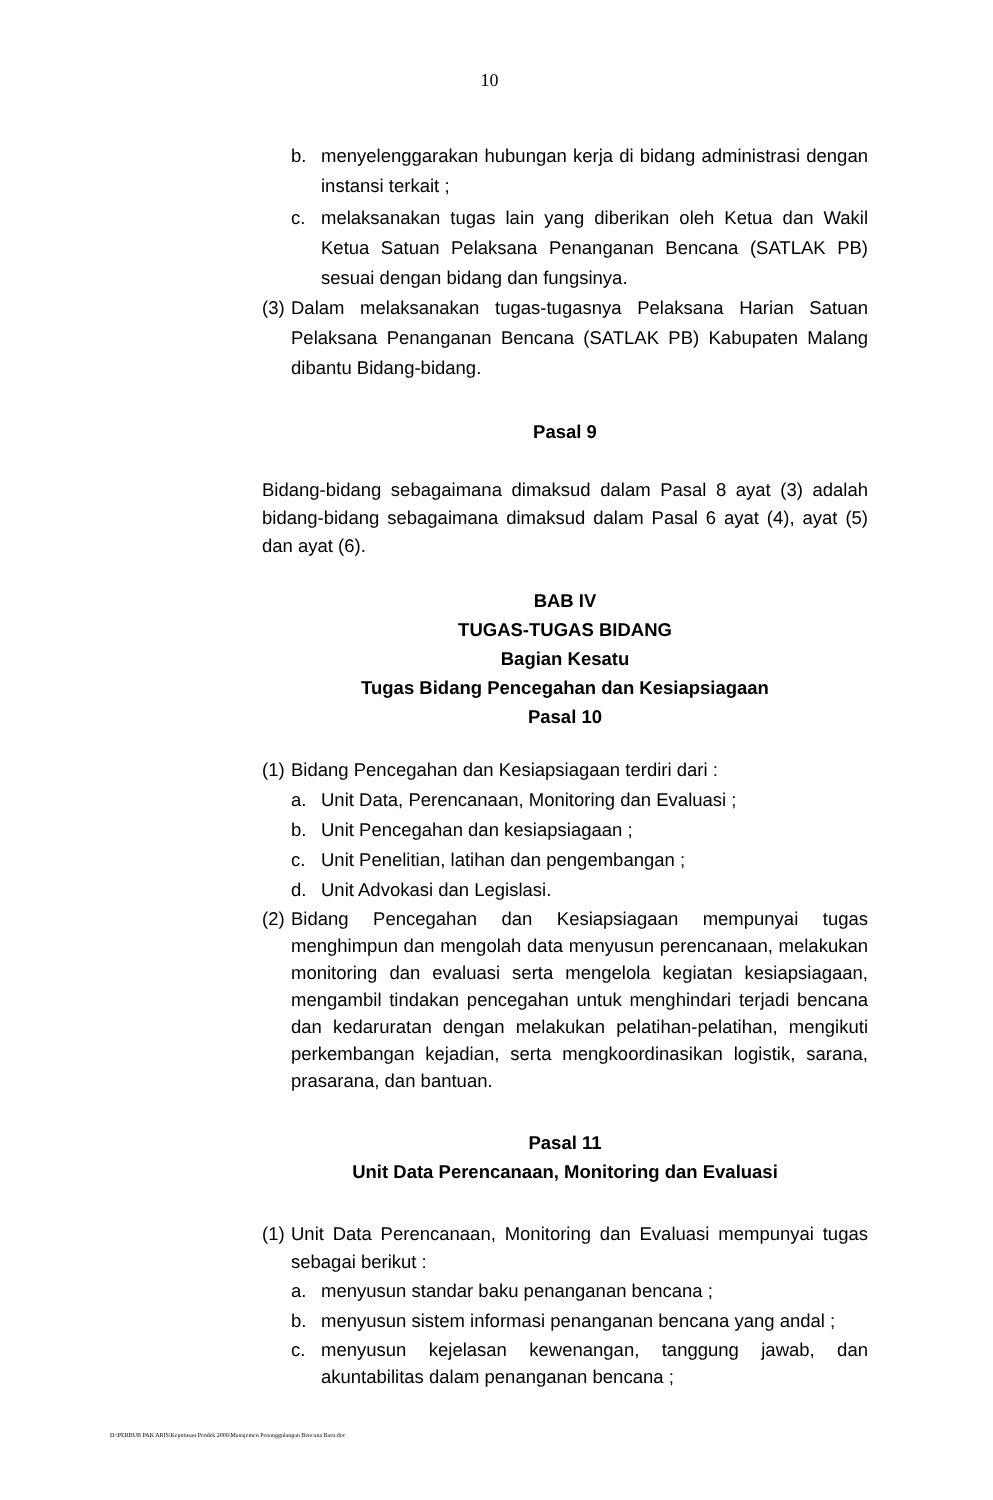10
b. menyelenggarakan hubungan kerja di bidang administrasi dengan instansi terkait ;
c. melaksanakan tugas lain yang diberikan oleh Ketua dan Wakil Ketua Satuan Pelaksana Penanganan Bencana (SATLAK PB) sesuai dengan bidang dan fungsinya.
(3) Dalam melaksanakan tugas-tugasnya Pelaksana Harian Satuan Pelaksana Penanganan Bencana (SATLAK PB) Kabupaten Malang dibantu Bidang-bidang.
Pasal 9
Bidang-bidang sebagaimana dimaksud dalam Pasal 8 ayat (3) adalah bidang-bidang sebagaimana dimaksud dalam Pasal 6 ayat (4), ayat (5) dan ayat (6).
BAB IV
TUGAS-TUGAS BIDANG
Bagian Kesatu
Tugas Bidang Pencegahan dan Kesiapsiagaan
Pasal 10
(1) Bidang Pencegahan dan Kesiapsiagaan terdiri dari :
a. Unit Data, Perencanaan, Monitoring dan Evaluasi ;
b. Unit Pencegahan dan kesiapsiagaan ;
c. Unit Penelitian, latihan dan pengembangan ;
d. Unit Advokasi dan Legislasi.
(2) Bidang Pencegahan dan Kesiapsiagaan mempunyai tugas menghimpun dan mengolah data menyusun perencanaan, melakukan monitoring dan evaluasi serta mengelola kegiatan kesiapsiagaan, mengambil tindakan pencegahan untuk menghindari terjadi bencana dan kedaruratan dengan melakukan pelatihan-pelatihan, mengikuti perkembangan kejadian, serta mengkoordinasikan logistik, sarana, prasarana, dan bantuan.
Pasal 11
Unit Data Perencanaan, Monitoring dan Evaluasi
(1) Unit Data Perencanaan, Monitoring dan Evaluasi mempunyai tugas sebagai berikut :
a. menyusun standar baku penanganan bencana ;
b. menyusun sistem informasi penanganan bencana yang andal ;
c. menyusun kejelasan kewenangan, tanggung jawab, dan akuntabilitas dalam penanganan bencana ;
D:\PERBUB PAK ARIS\Keputusan Pendek 2006\Manajemen Penanggulangan Bencana Baru.doc